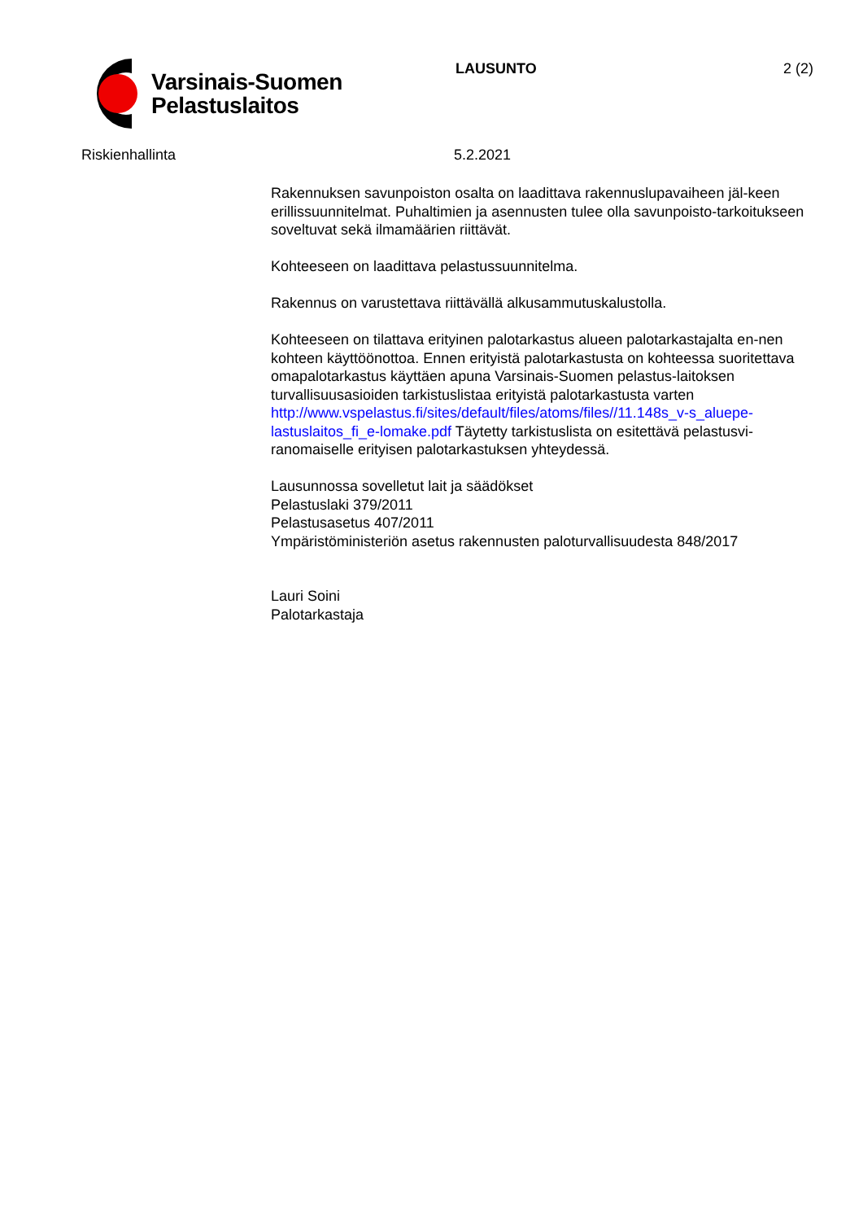Varsinais-Suomen
Pelastuslaitos
LAUSUNTO 2 (2)
Riskienhallinta 5.2.2021
Rakennuksen savunpoiston osalta on laadittava rakennuslupavaiheen jäl-keen erillissuunnitelmat. Puhaltimien ja asennusten tulee olla savunpoisto-tarkoitukseen soveltuvat sekä ilmamäärien riittävät.
Kohteeseen on laadittava pelastussuunnitelma.
Rakennus on varustettava riittävällä alkusammutuskalustolla.
Kohteeseen on tilattava erityinen palotarkastus alueen palotarkastajalta en-nen kohteen käyttöönottoa. Ennen erityistä palotarkastusta on kohteessa suoritettava omapalotarkastus käyttäen apuna Varsinais-Suomen pelastus-laitoksen turvallisuusasioiden tarkistuslistaa erityistä palotarkastusta varten http://www.vspelastus.fi/sites/default/files/atoms/files//11.148s_v-s_aluepe-lastuslaitos_fi_e-lomake.pdf Täytetty tarkistuslista on esitettävä pelastusvi-ranomaiselle erityisen palotarkastuksen yhteydessä.
Lausunnossa sovelletut lait ja säädökset
Pelastuslaki 379/2011
Pelastusasetus 407/2011
Ympäristöministeriön asetus rakennusten paloturvallisuudesta 848/2017
Lauri Soini
Palotarkastaja